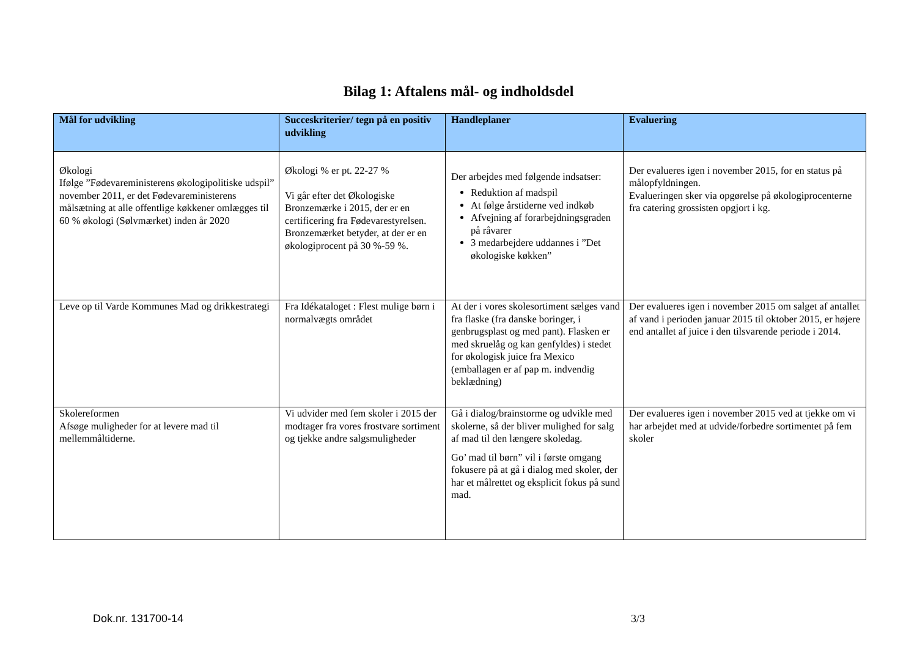Bilag 1: Aftalens mål- og indholdsdel
| Mål for udvikling | Succeskriterier/ tegn på en positiv udvikling | Handleplaner | Evaluering |
| --- | --- | --- | --- |
| Økologi Ifølge ”Fødevareministerens økologipolitiske udspil” november 2011, er det Fødevareministerens målsætning at alle offentlige køkkener omlægges til 60 % økologi (Sølvmærket) inden år 2020 | Økologi % er pt. 22-27 % Vi går efter det Økologiske Bronzemærke i 2015, der er en certificering fra Fødevarestyrelsen. Bronzemærket betyder, at der er en økologiprocent på 30 %-59 %. | Der arbejdes med følgende indsatser: Reduktion af madspil At følge årstiderne ved indkøb Afvejning af forarbejdningsgraden på råvarer 3 medarbejdere uddannes i ”Det økologiske køkken” | Der evalueres igen i november 2015, for en status på målopfyldningen. Evalueringen sker via opgørelse på økologiprocenterne fra catering grossisten opgjort i kg. |
| Leve op til Varde Kommunes Mad og drikkestrategi | Fra Idékataloget : Flest mulige børn i normalvægts området | At der i vores skolesortiment sælges vand fra flaske (fra danske boringer, i genbrugsplast og med pant). Flasken er med skruelåg og kan genfyldes) i stedet for økologisk juice fra Mexico (emballagen er af pap m. indvendig beklædning) | Der evalueres igen i november 2015 om salget af antallet af vand i perioden januar 2015 til oktober 2015, er højere end antallet af juice i den tilsvarende periode i 2014. |
| Skolereformen Afsøge muligheder for at levere mad til mellemmåltiderne. | Vi udvider med fem skoler i 2015 der modtager fra vores frostvare sortiment og tjekke andre salgsmuligheder | Gå i dialog/brainstorme og udvikle med skolerne, så der bliver mulighed for salg af mad til den længere skoledag. Go’ mad til børn” vil i første omgang fokusere på at gå i dialog med skoler, der har et målrettet og eksplicit fokus på sund mad. | Der evalueres igen i november 2015 ved at tjekke om vi har arbejdet med at udvide/forbedre sortimentet på fem skoler |
Dok.nr. 131700-14 3/3